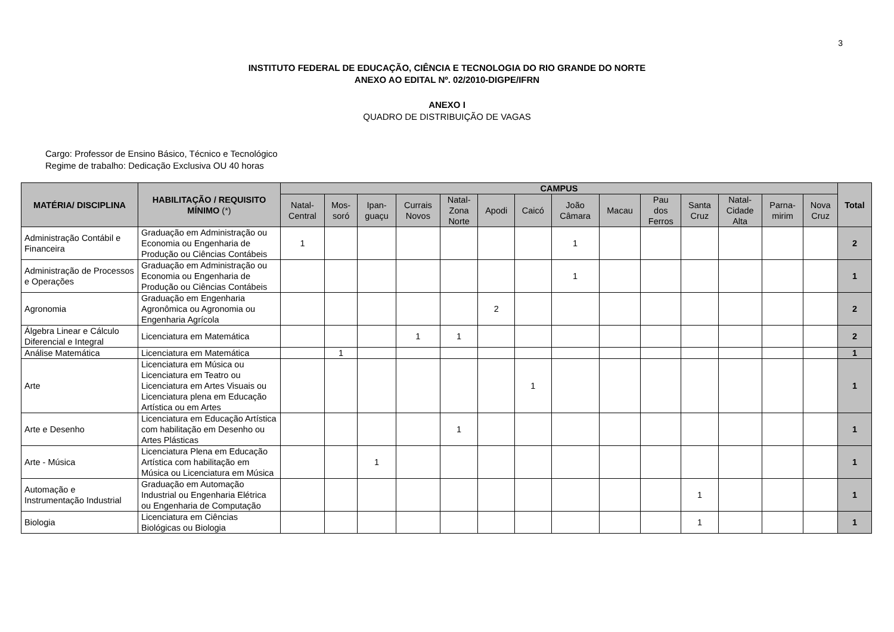3
INSTITUTO FEDERAL DE EDUCAÇÃO, CIÊNCIA E TECNOLOGIA DO RIO GRANDE DO NORTE
ANEXO AO EDITAL Nº. 02/2010-DIGPE/IFRN
ANEXO I
QUADRO DE DISTRIBUIÇÃO DE VAGAS
Cargo: Professor de Ensino Básico, Técnico e Tecnológico
Regime de trabalho: Dedicação Exclusiva OU 40 horas
| MATÉRIA/ DISCIPLINA | HABILITAÇÃO / REQUISITO MÍNIMO (*) | CAMPUS | | | | | | | | | | | | | | Total |
| --- | --- | --- | --- | --- | --- | --- | --- | --- | --- | --- | --- | --- | --- | --- | --- | --- |
| | | Natal- Central | Mos- soró | Ipan- guaçu | Currais Novos | Natal- Zona Norte | Apodi | Caicó | João Câmara | Macau | Pau dos Ferros | Santa Cruz | Natal- Cidade Alta | Parna- mirim | Nova Cruz | |
| Administração Contábil e Financeira | Graduação em Administração ou Economia ou Engenharia de Produção ou Ciências Contábeis | 1 | | | | | | | 1 | | | | | | | 2 |
| Administração de Processos e Operações | Graduação em Administração ou Economia ou Engenharia de Produção ou Ciências Contábeis | | | | | | | | 1 | | | | | | | 1 |
| Agronomia | Graduação em Engenharia Agronômica ou Agronomia ou Engenharia Agrícola | | | | | | 2 | | | | | | | | | 2 |
| Álgebra Linear e Cálculo Diferencial e Integral | Licenciatura em Matemática | | | | 1 | 1 | | | | | | | | | | 2 |
| Análise Matemática | Licenciatura em Matemática | | 1 | | | | | | | | | | | | | 1 |
| Arte | Licenciatura em Música ou Licenciatura em Teatro ou Licenciatura em Artes Visuais ou Licenciatura plena em Educação Artística ou em Artes | | | | | | | 1 | | | | | | | | 1 |
| Arte e Desenho | Licenciatura em Educação Artística com habilitação em Desenho ou Artes Plásticas | | | | | 1 | | | | | | | | | | 1 |
| Arte - Música | Licenciatura Plena em Educação Artística com habilitação em Música ou Licenciatura em Música | | | 1 | | | | | | | | | | | | 1 |
| Automação e Instrumentação Industrial | Graduação em Automação Industrial ou Engenharia Elétrica ou Engenharia de Computação | | | | | | | | | | | 1 | | | | 1 |
| Biologia | Licenciatura em Ciências Biológicas ou Biologia | | | | | | | | | | | 1 | | | | 1 |